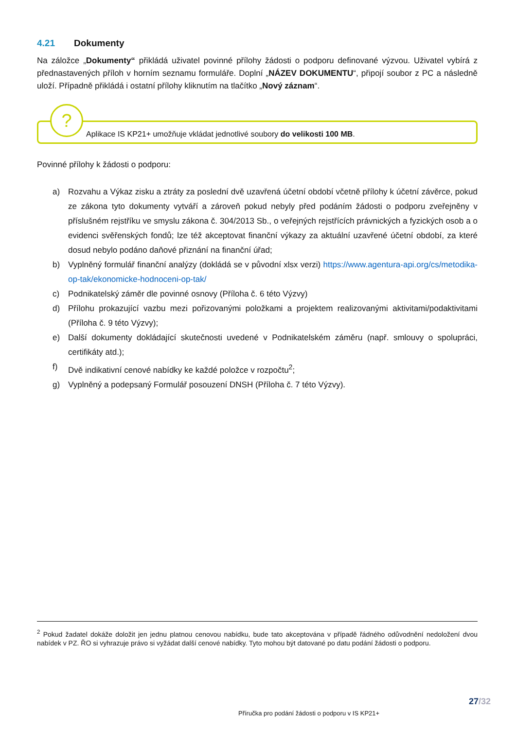4.21 Dokumenty
Na záložce „Dokumenty“ přikládá uživatel povinné přílohy žádosti o podporu definované výzvou. Uživatel vybírá z přednastavených příloh v horním seznamu formuláře. Doplní „NÁZEV DOKUMENTU“, připojí soubor z PC a následně uloží. Případně přikládá i ostatní přílohy kliknutím na tlačítko „Nový záznam“.
?
Aplikace IS KP21+ umožňuje vkládat jednotlivé soubory do velikosti 100 MB.
Povinné přílohy k žádosti o podporu:
a) Rozvahu a Výkaz zisku a ztráty za poslední dvě uzavřená účetní období včetně přílohy k účetní závěrce, pokud ze zákona tyto dokumenty vytváří a zároveň pokud nebyly před podáním žádosti o podporu zveřejněny v příslušném rejstříku ve smyslu zákona č. 304/2013 Sb., o veřejných rejstřících právnických a fyzických osob a o evidenci svěřenských fondů; lze též akceptovat finanční výkazy za aktuální uzavřené účetní období, za které dosud nebylo podáno daňové přiznání na finanční úřad;
b) Vyplněný formulář finanční analýzy (dokládá se v původní xlsx verzi) https://www.agentura-api.org/cs/metodika-op-tak/ekonomicke-hodnoceni-op-tak/
c) Podnikatelský záměr dle povinné osnovy (Příloha č. 6 této Výzvy)
d) Přílohu prokazující vazbu mezi pořizovanými položkami a projektem realizovanými aktivitami/podaktivitami (Příloha č. 9 této Výzvy);
e) Další dokumenty dokládající skutečnosti uvedené v Podnikatelském záměru (např. smlouvy o spolupráci, certifikáty atd.);
f) Dvě indikativní cenové nabídky ke každé položce v rozpočtu<sup>2</sup>;
g) Vyplněný a podepsaný Formulář posouzení DNSH (Příloha č. 7 této Výzvy).
<sup>2</sup> Pokud žadatel dokáže doložit jen jednu platnou cenovou nabídku, bude tato akceptována v případě řádného odůvodnění nedoložení dvou nabídek v PZ. ŘO si vyhrazuje právo si vyžádat další cenové nabídky. Tyto mohou být datované po datu podání žádosti o podporu.
27/32
Příručka pro podání žádosti o podporu v IS KP21+